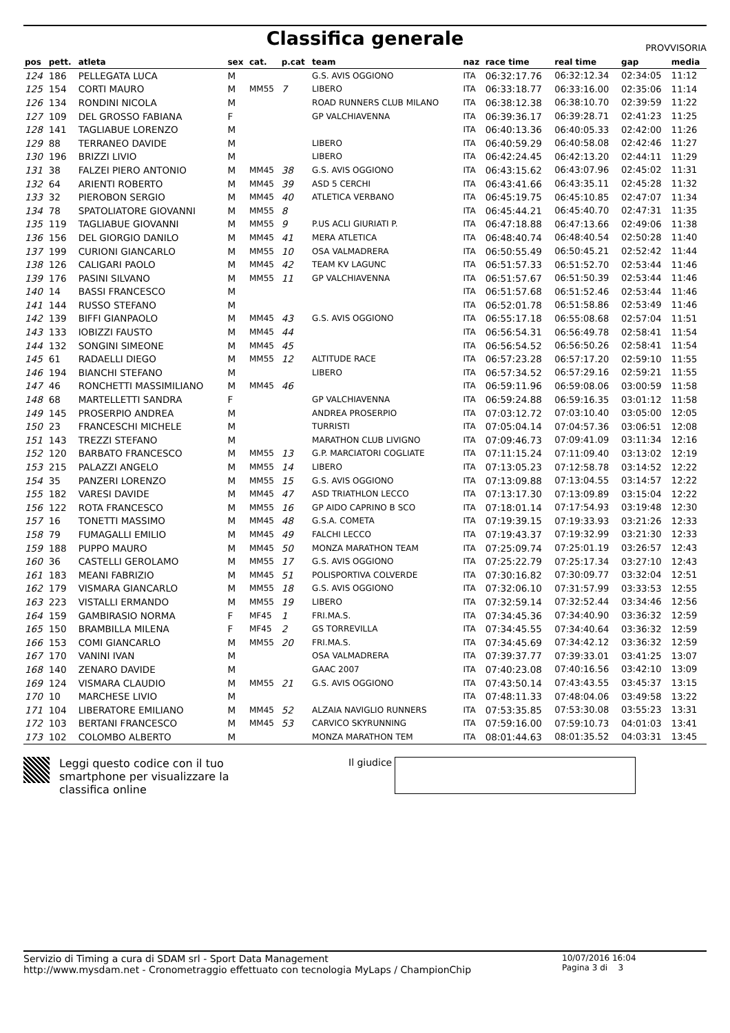Classifica generale
PROVVISORIA
| pos | pett. | atleta | sex | cat. | p.cat | team | naz | race time | real time | gap | media |
| --- | --- | --- | --- | --- | --- | --- | --- | --- | --- | --- | --- |
| 124 | 186 | PELLEGATA LUCA | M | | | G.S. AVIS OGGIONO | ITA | 06:32:17.76 | 06:32:12.34 | 02:34:05 | 11:12 |
| 125 | 154 | CORTI MAURO | M | MM55 | 7 | LIBERO | ITA | 06:33:18.77 | 06:33:16.00 | 02:35:06 | 11:14 |
| 126 | 134 | RONDINI NICOLA | M | | | ROAD RUNNERS CLUB MILANO | ITA | 06:38:12.38 | 06:38:10.70 | 02:39:59 | 11:22 |
| 127 | 109 | DEL GROSSO FABIANA | F | | | GP VALCHIAVENNA | ITA | 06:39:36.17 | 06:39:28.71 | 02:41:23 | 11:25 |
| 128 | 141 | TAGLIABUE LORENZO | M | | | | ITA | 06:40:13.36 | 06:40:05.33 | 02:42:00 | 11:26 |
| 129 | 88 | TERRANEO DAVIDE | M | | | LIBERO | ITA | 06:40:59.29 | 06:40:58.08 | 02:42:46 | 11:27 |
| 130 | 196 | BRIZZI LIVIO | M | | | LIBERO | ITA | 06:42:24.45 | 06:42:13.20 | 02:44:11 | 11:29 |
| 131 | 38 | FALZEI PIERO ANTONIO | M | MM45 | 38 | G.S. AVIS OGGIONO | ITA | 06:43:15.62 | 06:43:07.96 | 02:45:02 | 11:31 |
| 132 | 64 | ARIENTI ROBERTO | M | MM45 | 39 | ASD 5 CERCHI | ITA | 06:43:41.66 | 06:43:35.11 | 02:45:28 | 11:32 |
| 133 | 32 | PIEROBON SERGIO | M | MM45 | 40 | ATLETICA VERBANO | ITA | 06:45:19.75 | 06:45:10.85 | 02:47:07 | 11:34 |
| 134 | 78 | SPATOLIATORE GIOVANNI | M | MM55 | 8 | | ITA | 06:45:44.21 | 06:45:40.70 | 02:47:31 | 11:35 |
| 135 | 119 | TAGLIABUE GIOVANNI | M | MM55 | 9 | P.US ACLI GIURIATI P. | ITA | 06:47:18.88 | 06:47:13.66 | 02:49:06 | 11:38 |
| 136 | 156 | DEL GIORGIO DANILO | M | MM45 | 41 | MERA ATLETICA | ITA | 06:48:40.74 | 06:48:40.54 | 02:50:28 | 11:40 |
| 137 | 199 | CURIONI GIANCARLO | M | MM55 | 10 | OSA VALMADRERA | ITA | 06:50:55.49 | 06:50:45.21 | 02:52:42 | 11:44 |
| 138 | 126 | CALIGARI PAOLO | M | MM45 | 42 | TEAM KV LAGUNC | ITA | 06:51:57.33 | 06:51:52.70 | 02:53:44 | 11:46 |
| 139 | 176 | PASINI SILVANO | M | MM55 | 11 | GP VALCHIAVENNA | ITA | 06:51:57.67 | 06:51:50.39 | 02:53:44 | 11:46 |
| 140 | 14 | BASSI FRANCESCO | M | | | | ITA | 06:51:57.68 | 06:51:52.46 | 02:53:44 | 11:46 |
| 141 | 144 | RUSSO STEFANO | M | | | | ITA | 06:52:01.78 | 06:51:58.86 | 02:53:49 | 11:46 |
| 142 | 139 | BIFFI GIANPAOLO | M | MM45 | 43 | G.S. AVIS OGGIONO | ITA | 06:55:17.18 | 06:55:08.68 | 02:57:04 | 11:51 |
| 143 | 133 | IOBIZZI FAUSTO | M | MM45 | 44 | | ITA | 06:56:54.31 | 06:56:49.78 | 02:58:41 | 11:54 |
| 144 | 132 | SONGINI SIMEONE | M | MM45 | 45 | | ITA | 06:56:54.52 | 06:56:50.26 | 02:58:41 | 11:54 |
| 145 | 61 | RADAELLI DIEGO | M | MM55 | 12 | ALTITUDE RACE | ITA | 06:57:23.28 | 06:57:17.20 | 02:59:10 | 11:55 |
| 146 | 194 | BIANCHI STEFANO | M | | | LIBERO | ITA | 06:57:34.52 | 06:57:29.16 | 02:59:21 | 11:55 |
| 147 | 46 | RONCHETTI MASSIMILIANO | M | MM45 | 46 | | ITA | 06:59:11.96 | 06:59:08.06 | 03:00:59 | 11:58 |
| 148 | 68 | MARTELLETTI SANDRA | F | | | GP VALCHIAVENNA | ITA | 06:59:24.88 | 06:59:16.35 | 03:01:12 | 11:58 |
| 149 | 145 | PROSERPIO ANDREA | M | | | ANDREA PROSERPIO | ITA | 07:03:12.72 | 07:03:10.40 | 03:05:00 | 12:05 |
| 150 | 23 | FRANCESCHI MICHELE | M | | | TURRISTI | ITA | 07:05:04.14 | 07:04:57.36 | 03:06:51 | 12:08 |
| 151 | 143 | TREZZI STEFANO | M | | | MARATHON CLUB LIVIGNO | ITA | 07:09:46.73 | 07:09:41.09 | 03:11:34 | 12:16 |
| 152 | 120 | BARBATO FRANCESCO | M | MM55 | 13 | G.P. MARCIATORI COGLIATE | ITA | 07:11:15.24 | 07:11:09.40 | 03:13:02 | 12:19 |
| 153 | 215 | PALAZZI ANGELO | M | MM55 | 14 | LIBERO | ITA | 07:13:05.23 | 07:12:58.78 | 03:14:52 | 12:22 |
| 154 | 35 | PANZERI LORENZO | M | MM55 | 15 | G.S. AVIS OGGIONO | ITA | 07:13:09.88 | 07:13:04.55 | 03:14:57 | 12:22 |
| 155 | 182 | VARESI DAVIDE | M | MM45 | 47 | ASD TRIATHLON LECCO | ITA | 07:13:17.30 | 07:13:09.89 | 03:15:04 | 12:22 |
| 156 | 122 | ROTA FRANCESCO | M | MM55 | 16 | GP AIDO CAPRINO B SCO | ITA | 07:18:01.14 | 07:17:54.93 | 03:19:48 | 12:30 |
| 157 | 16 | TONETTI MASSIMO | M | MM45 | 48 | G.S.A. COMETA | ITA | 07:19:39.15 | 07:19:33.93 | 03:21:26 | 12:33 |
| 158 | 79 | FUMAGALLI EMILIO | M | MM45 | 49 | FALCHI LECCO | ITA | 07:19:43.37 | 07:19:32.99 | 03:21:30 | 12:33 |
| 159 | 188 | PUPPO MAURO | M | MM45 | 50 | MONZA MARATHON TEAM | ITA | 07:25:09.74 | 07:25:01.19 | 03:26:57 | 12:43 |
| 160 | 36 | CASTELLI GEROLAMO | M | MM55 | 17 | G.S. AVIS OGGIONO | ITA | 07:25:22.79 | 07:25:17.34 | 03:27:10 | 12:43 |
| 161 | 183 | MEANI FABRIZIO | M | MM45 | 51 | POLISPORTIVA COLVERDE | ITA | 07:30:16.82 | 07:30:09.77 | 03:32:04 | 12:51 |
| 162 | 179 | VISMARA GIANCARLO | M | MM55 | 18 | G.S. AVIS OGGIONO | ITA | 07:32:06.10 | 07:31:57.99 | 03:33:53 | 12:55 |
| 163 | 223 | VISTALLI ERMANDO | M | MM55 | 19 | LIBERO | ITA | 07:32:59.14 | 07:32:52.44 | 03:34:46 | 12:56 |
| 164 | 159 | GAMBIRASIO NORMA | F | MF45 | 1 | FRI.MA.S. | ITA | 07:34:45.36 | 07:34:40.90 | 03:36:32 | 12:59 |
| 165 | 150 | BRAMBILLA MILENA | F | MF45 | 2 | GS TORREVILLA | ITA | 07:34:45.55 | 07:34:40.64 | 03:36:32 | 12:59 |
| 166 | 153 | COMI GIANCARLO | M | MM55 | 20 | FRI.MA.S. | ITA | 07:34:45.69 | 07:34:42.12 | 03:36:32 | 12:59 |
| 167 | 170 | VANINI IVAN | M | | | OSA VALMADRERA | ITA | 07:39:37.77 | 07:39:33.01 | 03:41:25 | 13:07 |
| 168 | 140 | ZENARO DAVIDE | M | | | GAAC 2007 | ITA | 07:40:23.08 | 07:40:16.56 | 03:42:10 | 13:09 |
| 169 | 124 | VISMARA CLAUDIO | M | MM55 | 21 | G.S. AVIS OGGIONO | ITA | 07:43:50.14 | 07:43:43.55 | 03:45:37 | 13:15 |
| 170 | 10 | MARCHESE LIVIO | M | | | | ITA | 07:48:11.33 | 07:48:04.06 | 03:49:58 | 13:22 |
| 171 | 104 | LIBERATORE EMILIANO | M | MM45 | 52 | ALZAIA NAVIGLIO RUNNERS | ITA | 07:53:35.85 | 07:53:30.08 | 03:55:23 | 13:31 |
| 172 | 103 | BERTANI FRANCESCO | M | MM45 | 53 | CARVICO SKYRUNNING | ITA | 07:59:16.00 | 07:59:10.73 | 04:01:03 | 13:41 |
| 173 | 102 | COLOMBO ALBERTO | M | | | MONZA MARATHON TEM | ITA | 08:01:44.63 | 08:01:35.52 | 04:03:31 | 13:45 |
Leggi questo codice con il tuo smartphone per visualizzare la classifica online
Il giudice
Servizio di Timing a cura di SDAM srl - Sport Data Management
http://www.mysdam.net - Cronometraggio effettuato con tecnologia MyLaps / ChampionChip
10/07/2016 16:04
Pagina 3 di 3